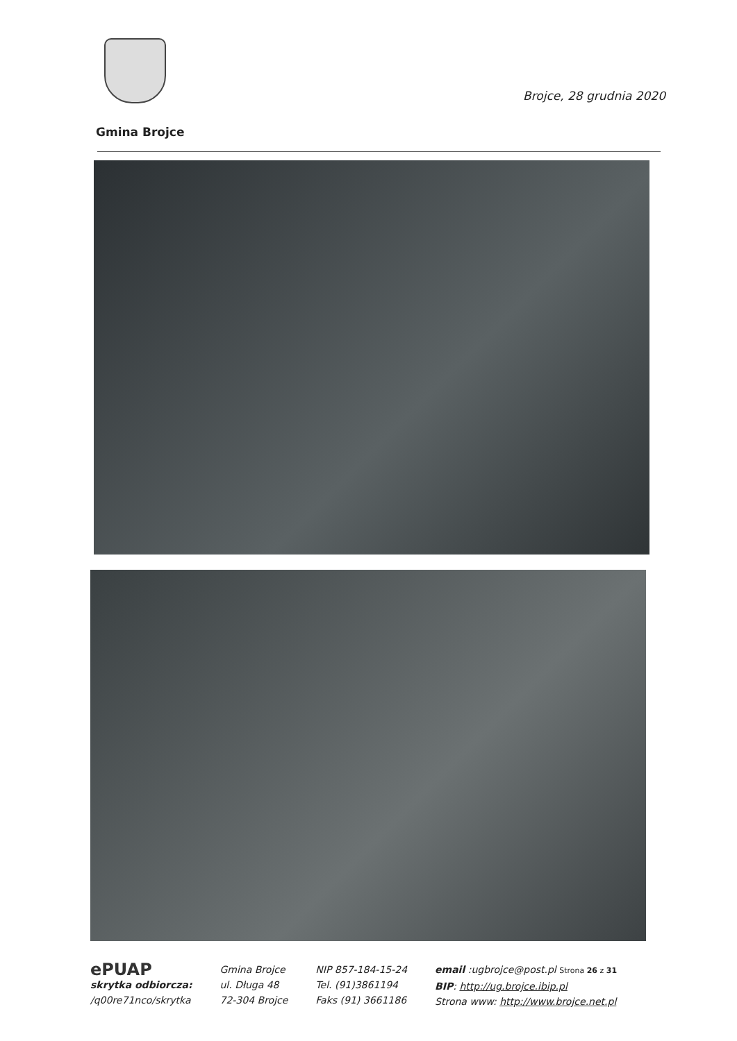Brojce, 28 grudnia 2020
Gmina Brojce
ePUAP
skrytka odbiorcza:
/q00re71nco/skrytka
Gmina Brojce
ul. Długa 48
72-304 Brojce
NIP 857-184-15-24
Tel. (91)3861194
Faks (91) 3661186
email :ugbrojce@post.pl Strona 26 z 31
BIP: http://ug.brojce.ibip.pl
Strona www: http://www.brojce.net.pl